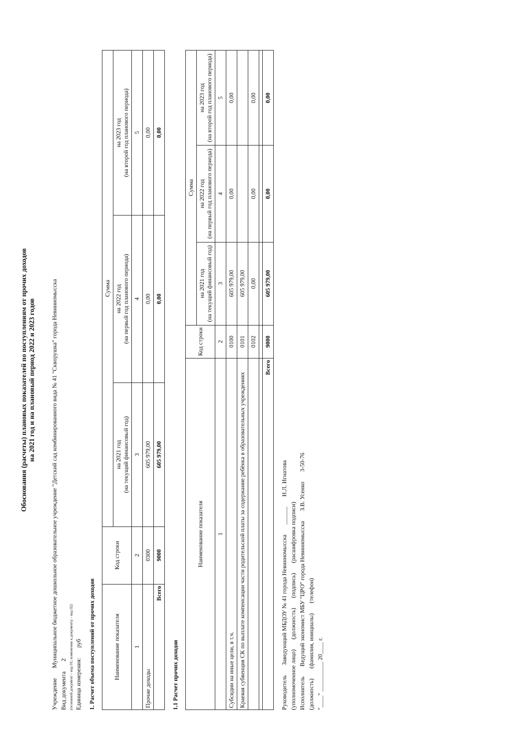Обоснования (расчеты) плановых показателей по поступлениям от прочих доходов
на 2021 год и на плановый период 2022 и 2023 годов
Учреждение Муниципальное бюджетное дошкольное образовательное учреждение "Детский сад комбинированного вида № 41 "Скворушка" города Невинномысска
Вид документа 2
(основной документ - код 01; изменения к документу - код 02)
Единица измерения: руб
1. Расчет объема поступлений от прочих доходов
| Наименование показателя | Код строки | Сумма | | |
| --- | --- | --- | --- | --- |
| | | на 2021 год (на текущий финансовый год) | на 2022 год (на первый год планового периода) | на 2023 год (на второй год планового периода) |
| 1 | 2 | 3 | 4 | 5 |
| Прочие доходы | 0300 | 605 979,00 | 0,00 | 0,00 |
| Всего | 9000 | 605 979,00 | 0,00 | 0,00 |
1.1 Расчет прочих доходов
| Наименование показателя | Код строки | Сумма | | |
| --- | --- | --- | --- | --- |
| | | на 2021 год (на текущий финансовый год) | на 2022 год (на первый год планового периода) | на 2023 год (на второй год планового периода) |
| 1 | 2 | 3 | 4 | 5 |
| Субсидии на иные цели, в т.ч. | 0100 | 605 979,00 | 0,00 | 0,00 |
| Краевая субвенция СК по выплате компенсации части родительской платы за содержание ребёнка в образовательных учреждениях | 0101 | 605 979,00 | | |
| | 0102 | 0,00 | 0,00 | 0,00 |
| Всего | 9000 | 605 979,00 | 0,00 | 0,00 |
Руководитель Заведующий МБДОУ № 41 города Невинномысска ______ Н.Л. Игнатова
(уполномоченное лицо) (должность) (подпись) (расшифровка подписи)
Исполнитель Ведущий экономист МБУ "ЦРО" города Невинномысска З.В. Усенко 3-50-76
(должность) (фамилия, инициалы) (телефон)
"____" __________ 20____ г.